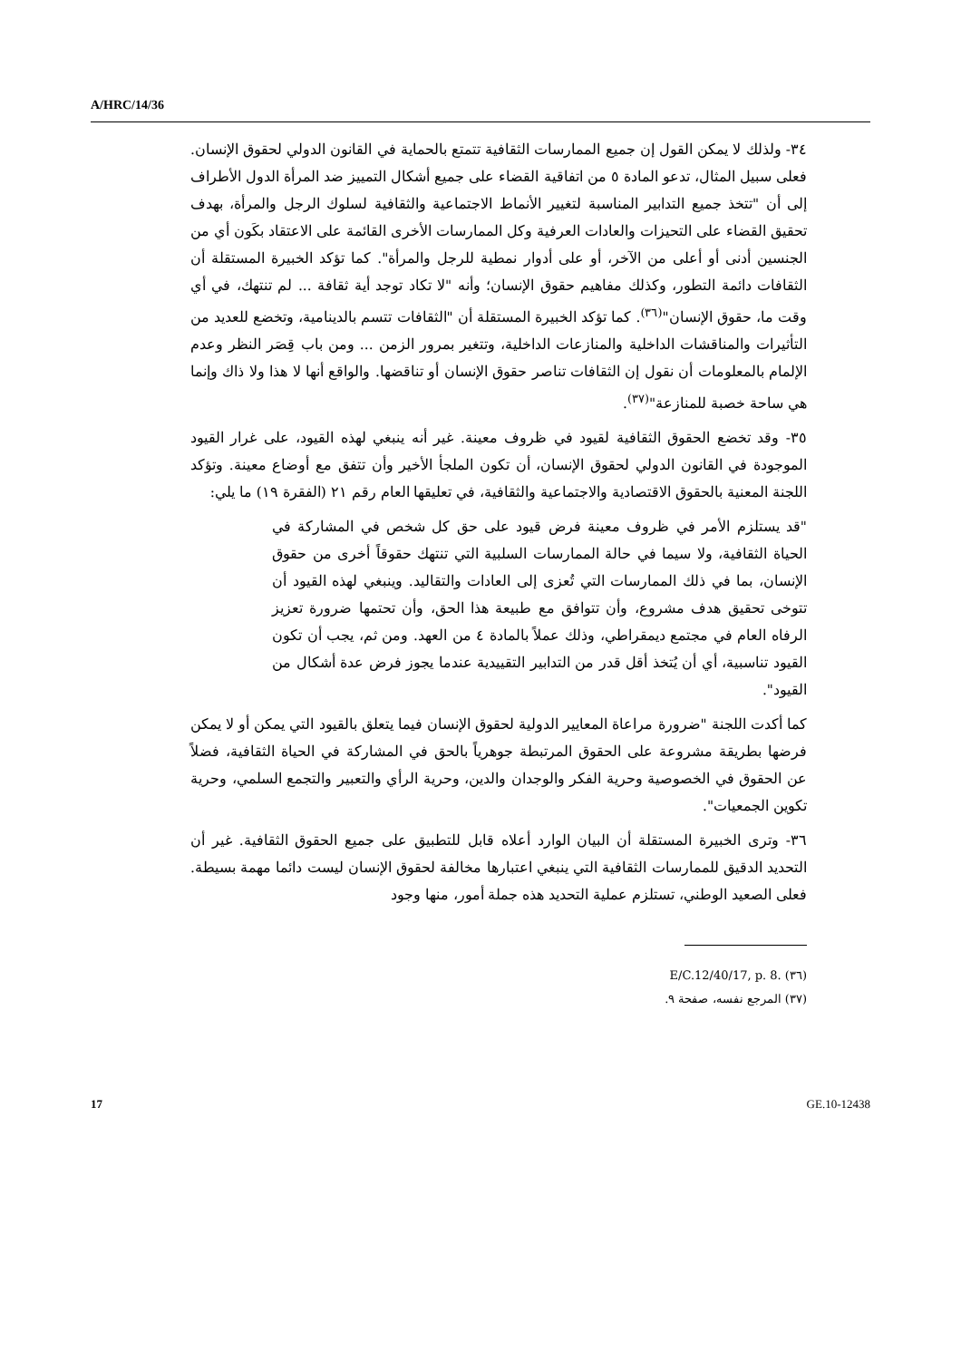A/HRC/14/36
٣٤- ولذلك لا يمكن القول إن جميع الممارسات الثقافية تتمتع بالحماية في القانون الدولي لحقوق الإنسان. فعلى سبيل المثال، تدعو المادة ٥ من اتفاقية القضاء على جميع أشكال التمييز ضد المرأة الدول الأطراف إلى أن "تتخذ جميع التدابير المناسبة لتغيير الأنماط الاجتماعية والثقافية لسلوك الرجل والمرأة، بهدف تحقيق القضاء على التحيزات والعادات العرفية وكل الممارسات الأخرى القائمة على الاعتقاد بكَون أي من الجنسين أدنى أو أعلى من الآخر، أو على أدوار نمطية للرجل والمرأة". كما تؤكد الخبيرة المستقلة أن الثقافات دائمة التطور، وكذلك مفاهيم حقوق الإنسان؛ وأنه "لا تكاد توجد أية ثقافة ... لم تنتهك، في أي وقت ما، حقوق الإنسان"<sup>(٣٦)</sup>. كما تؤكد الخبيرة المستقلة أن "الثقافات تتسم بالدينامية، وتخضع للعديد من التأثيرات والمناقشات الداخلية والمنازعات الداخلية، وتتغير بمرور الزمن ... ومن باب قِصَر النظر وعدم الإلمام بالمعلومات أن نقول إن الثقافات تناصر حقوق الإنسان أو تناقضها. والواقع أنها لا هذا ولا ذاك وإنما هي ساحة خصبة للمنازعة"<sup>(٣٧)</sup>.
٣٥- وقد تخضع الحقوق الثقافية لقيود في ظروف معينة. غير أنه ينبغي لهذه القيود، على غرار القيود الموجودة في القانون الدولي لحقوق الإنسان، أن تكون الملجأ الأخير وأن تتفق مع أوضاع معينة. وتؤكد اللجنة المعنية بالحقوق الاقتصادية والاجتماعية والثقافية، في تعليقها العام رقم ٢١ (الفقرة ١٩) ما يلي:
"قد يستلزم الأمر في ظروف معينة فرض قيود على حق كل شخص في المشاركة في الحياة الثقافية، ولا سيما في حالة الممارسات السلبية التي تنتهك حقوقاً أخرى من حقوق الإنسان، بما في ذلك الممارسات التي تُعزى إلى العادات والتقاليد. وينبغي لهذه القيود أن تتوخى تحقيق هدف مشروع، وأن تتوافق مع طبيعة هذا الحق، وأن تحتمها ضرورة تعزيز الرفاه العام في مجتمع ديمقراطي، وذلك عملاً بالمادة ٤ من العهد. ومن ثم، يجب أن تكون القيود تناسبية، أي أن يُتخذ أقل قدر من التدابير التقييدية عندما يجوز فرض عدة أشكال من القيود".
كما أكدت اللجنة "ضرورة مراعاة المعايير الدولية لحقوق الإنسان فيما يتعلق بالقيود التي يمكن أو لا يمكن فرضها بطريقة مشروعة على الحقوق المرتبطة جوهرياً بالحق في المشاركة في الحياة الثقافية، فضلاً عن الحقوق في الخصوصية وحرية الفكر والوجدان والدين، وحرية الرأي والتعبير والتجمع السلمي، وحرية تكوين الجمعيات".
٣٦- وترى الخبيرة المستقلة أن البيان الوارد أعلاه قابل للتطبيق على جميع الحقوق الثقافية. غير أن التحديد الدقيق للممارسات الثقافية التي ينبغي اعتبارها مخالفة لحقوق الإنسان ليست دائما مهمة بسيطة. فعلى الصعيد الوطني، تستلزم عملية التحديد هذه جملة أمور، منها وجود
(٣٦) E/C.12/40/17, p. 8.
(٣٧) المرجع نفسه، صفحة ٩.
17 GE.10-12438